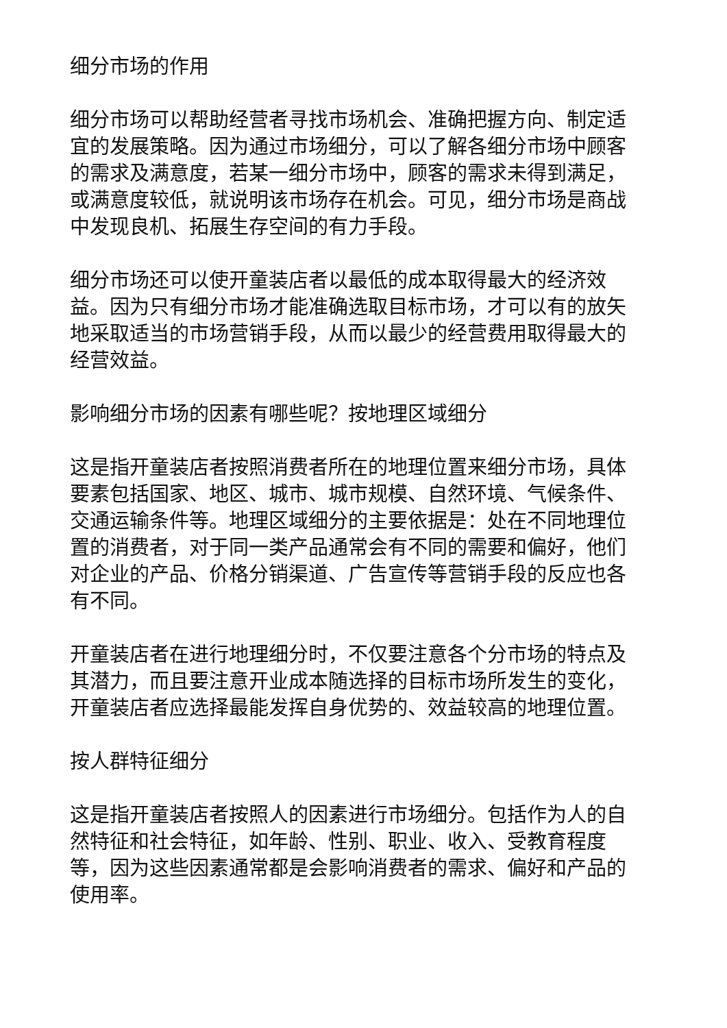细分市场的作用
细分市场可以帮助经营者寻找市场机会、准确把握方向、制定适宜的发展策略。因为通过市场细分，可以了解各细分市场中顾客的需求及满意度，若某一细分市场中，顾客的需求未得到满足，或满意度较低，就说明该市场存在机会。可见，细分市场是商战中发现良机、拓展生存空间的有力手段。
细分市场还可以使开童装店者以最低的成本取得最大的经济效益。因为只有细分市场才能准确选取目标市场，才可以有的放矢地采取适当的市场营销手段，从而以最少的经营费用取得最大的经营效益。
影响细分市场的因素有哪些呢？按地理区域细分
这是指开童装店者按照消费者所在的地理位置来细分市场，具体要素包括国家、地区、城市、城市规模、自然环境、气候条件、交通运输条件等。地理区域细分的主要依据是：处在不同地理位置的消费者，对于同一类产品通常会有不同的需要和偏好，他们对企业的产品、价格分销渠道、广告宣传等营销手段的反应也各有不同。
开童装店者在进行地理细分时，不仅要注意各个分市场的特点及其潜力，而且要注意开业成本随选择的目标市场所发生的变化，开童装店者应选择最能发挥自身优势的、效益较高的地理位置。
按人群特征细分
这是指开童装店者按照人的因素进行市场细分。包括作为人的自然特征和社会特征，如年龄、性别、职业、收入、受教育程度等，因为这些因素通常都是会影响消费者的需求、偏好和产品的使用率。